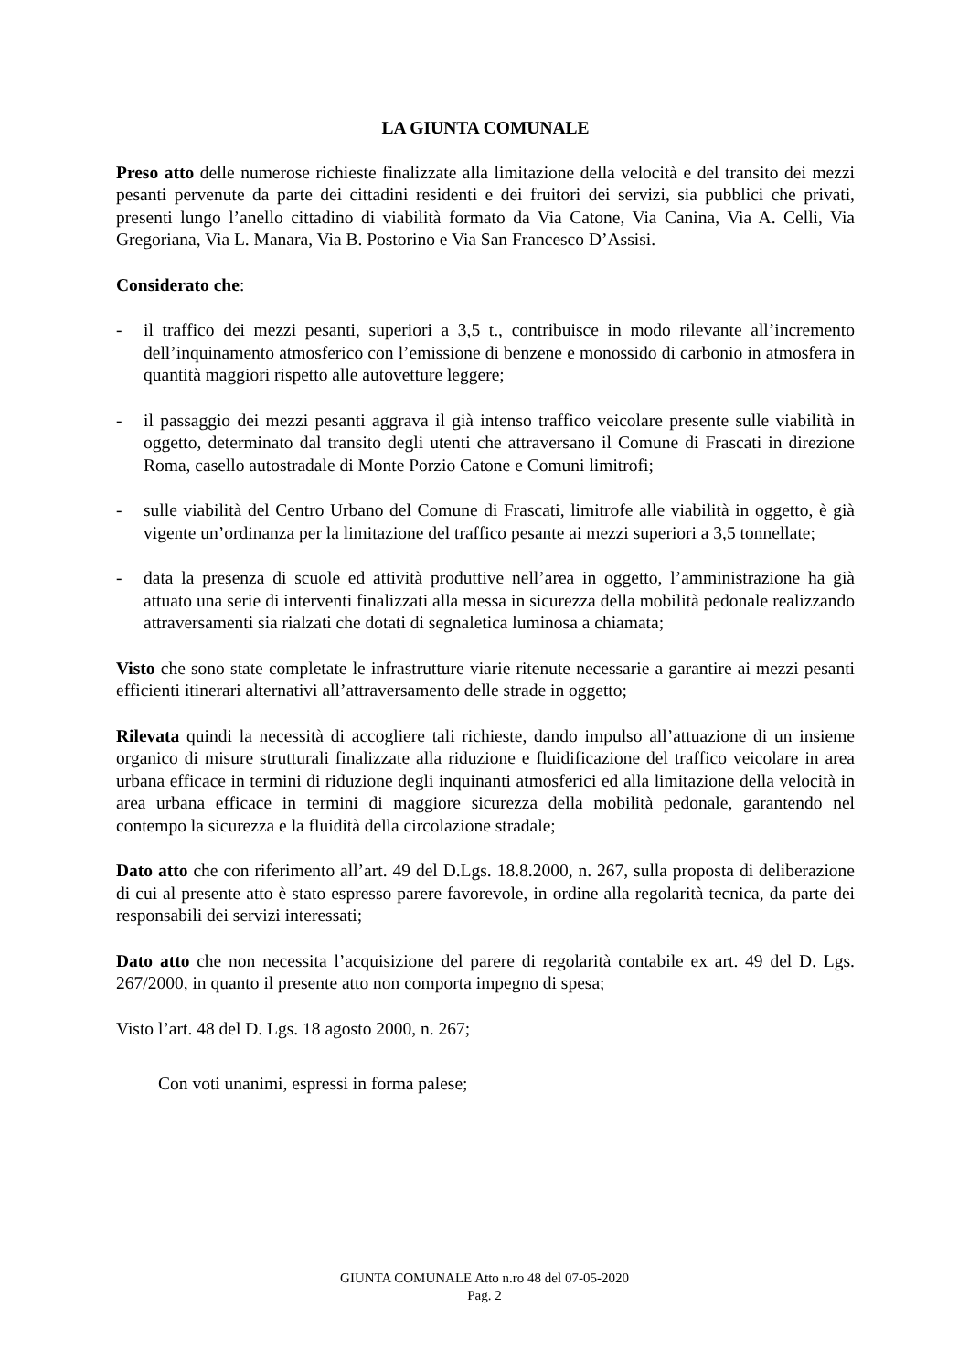LA GIUNTA COMUNALE
Preso atto delle numerose richieste finalizzate alla limitazione della velocità e del transito dei mezzi pesanti pervenute da parte dei cittadini residenti e dei fruitori dei servizi, sia pubblici che privati, presenti lungo l’anello cittadino di viabilità formato da Via Catone, Via Canina, Via A. Celli, Via Gregoriana, Via L. Manara, Via B. Postorino e Via San Francesco D’Assisi.
Considerato che:
- il traffico dei mezzi pesanti, superiori a 3,5 t., contribuisce in modo rilevante all’incremento dell’inquinamento atmosferico con l’emissione di benzene e monossido di carbonio in atmosfera in quantità maggiori rispetto alle autovetture leggere;
- il passaggio dei mezzi pesanti aggrava il già intenso traffico veicolare presente sulle viabilità in oggetto, determinato dal transito degli utenti che attraversano il Comune di Frascati in direzione Roma, casello autostradale di Monte Porzio Catone e Comuni limitrofi;
- sulle viabilità del Centro Urbano del Comune di Frascati, limitrofe alle viabilità in oggetto, è già vigente un’ordinanza per la limitazione del traffico pesante ai mezzi superiori a 3,5 tonnellate;
- data la presenza di scuole ed attività produttive nell’area in oggetto, l’amministrazione ha già attuato una serie di interventi finalizzati alla messa in sicurezza della mobilità pedonale realizzando attraversamenti sia rialzati che dotati di segnaletica luminosa a chiamata;
Visto che sono state completate le infrastrutture viarie ritenute necessarie a garantire ai mezzi pesanti efficienti itinerari alternativi all’attraversamento delle strade in oggetto;
Rilevata quindi la necessità di accogliere tali richieste, dando impulso all’attuazione di un insieme organico di misure strutturali finalizzate alla riduzione e fluidificazione del traffico veicolare in area urbana efficace in termini di riduzione degli inquinanti atmosferici ed alla limitazione della velocità in area urbana efficace in termini di maggiore sicurezza della mobilità pedonale, garantendo nel contempo la sicurezza e la fluidità della circolazione stradale;
Dato atto che con riferimento all’art. 49 del D.Lgs. 18.8.2000, n. 267, sulla proposta di deliberazione di cui al presente atto è stato espresso parere favorevole, in ordine alla regolarità tecnica, da parte dei responsabili dei servizi interessati;
Dato atto che non necessita l’acquisizione del parere di regolarità contabile ex art. 49 del D. Lgs. 267/2000, in quanto il presente atto non comporta impegno di spesa;
Visto l’art. 48 del D. Lgs. 18 agosto 2000, n. 267;
Con voti unanimi, espressi in forma palese;
GIUNTA COMUNALE Atto n.ro 48 del 07-05-2020
Pag. 2